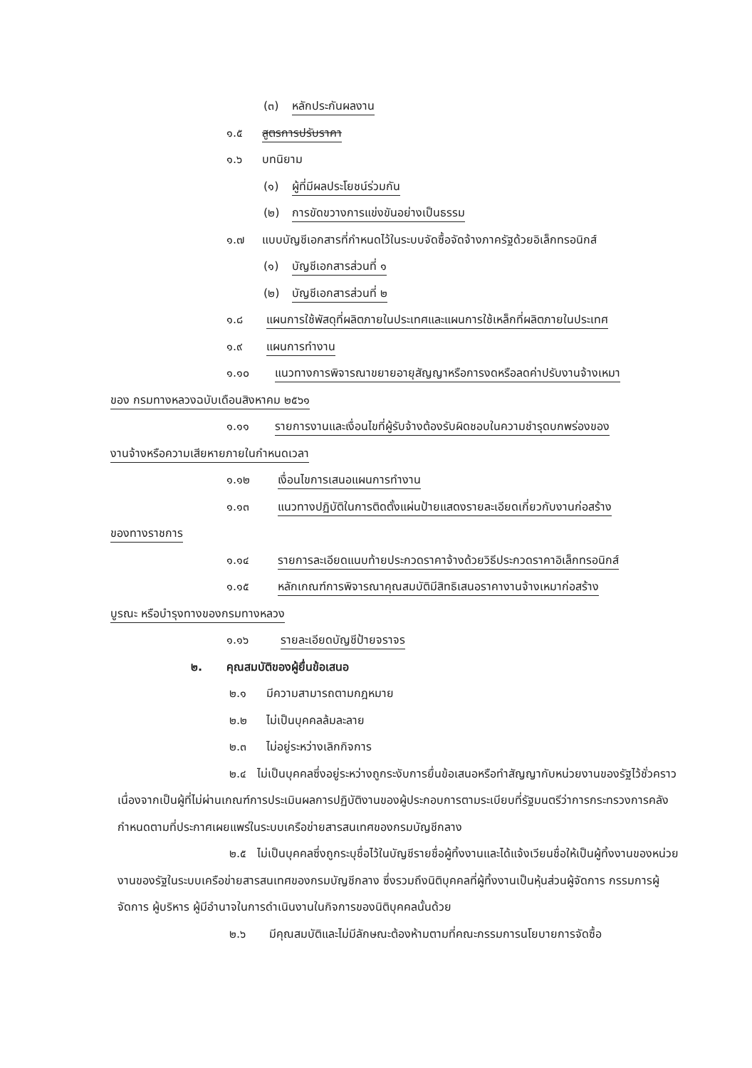(๓) หลักประกันผลงาน
๑.๕ สูตรการปรับราคา
๑.๖ บทนิยาม
(๑) ผู้ที่มีผลประโยชน์ร่วมกัน
(๒) การขัดขวางการแข่งขันอย่างเป็นธรรม
๑.๗ แบบบัญชีเอกสารที่กำหนดไว้ในระบบจัดซื้อจัดจ้างภาครัฐด้วยอิเล็กทรอนิกส์
(๑) บัญชีเอกสารส่วนที่ ๑
(๒) บัญชีเอกสารส่วนที่ ๒
๑.๘ แผนการใช้พัสดุที่ผลิตภายในประเทศและแผนการใช้เหล็กที่ผลิตภายในประเทศ
๑.๙ แผนการทำงาน
๑.๑๐ แนวทางการพิจารณาขยายอายุสัญญาหรือการงดหรือลดค่าปรับงานจ้างเหมา
ของ กรมทางหลวงฉบับเดือนสิงหาคม ๒๕๖๑
๑.๑๑ รายการงานและเงื่อนไขที่ผู้รับจ้างต้องรับผิดชอบในความชำรุดบกพร่องของ
งานจ้างหรือความเสียหายภายในกำหนดเวลา
๑.๑๒ เงื่อนไขการเสนอแผนการทำงาน
๑.๑๓ แนวทางปฏิบัติในการติดตั้งแผ่นป้ายแสดงรายละเอียดเกี่ยวกับงานก่อสร้าง
ของทางราชการ
๑.๑๔ รายการละเอียดแนบท้ายประกวดราคาจ้างด้วยวิธีประกวดราคาอิเล็กทรอนิกส์
๑.๑๕ หลักเกณฑ์การพิจารณาคุณสมบัติมีสิทธิเสนอราคางานจ้างเหมาก่อสร้าง
บูรณะ หรือบำรุงทางของกรมทางหลวง
๑.๑๖ รายละเอียดบัญชีป้ายจราจร
๒. คุณสมบัติของผู้ยื่นข้อเสนอ
๒.๑ มีความสามารถตามกฎหมาย
๒.๒ ไม่เป็นบุคคลล้มละลาย
๒.๓ ไม่อยู่ระหว่างเลิกกิจการ
๒.๔ ไม่เป็นบุคคลซึ่งอยู่ระหว่างถูกระงับการยื่นข้อเสนอหรือทำสัญญากับหน่วยงานของรัฐไว้ชั่วคราว เนื่องจากเป็นผู้ที่ไม่ผ่านเกณฑ์การประเมินผลการปฏิบัติงานของผู้ประกอบการตามระเบียบที่รัฐมนตรีว่าการกระทรวงการคลังกำหนดตามที่ประกาศเผยแพร่ในระบบเครือข่ายสารสนเทศของกรมบัญชีกลาง
๒.๕ ไม่เป็นบุคคลซึ่งถูกระบุชื่อไว้ในบัญชีรายชื่อผู้ทิ้งงานและได้แจ้งเวียนชื่อให้เป็นผู้ทิ้งงานของหน่วยงานของรัฐในระบบเครือข่ายสารสนเทศของกรมบัญชีกลาง ซึ่งรวมถึงนิติบุคคลที่ผู้ทิ้งงานเป็นหุ้นส่วนผู้จัดการ กรรมการผู้จัดการ ผู้บริหาร ผู้มีอำนาจในการดำเนินงานในกิจการของนิติบุคคลนั้นด้วย
๒.๖ มีคุณสมบัติและไม่มีลักษณะต้องห้ามตามที่คณะกรรมการนโยบายการจัดซื้อ